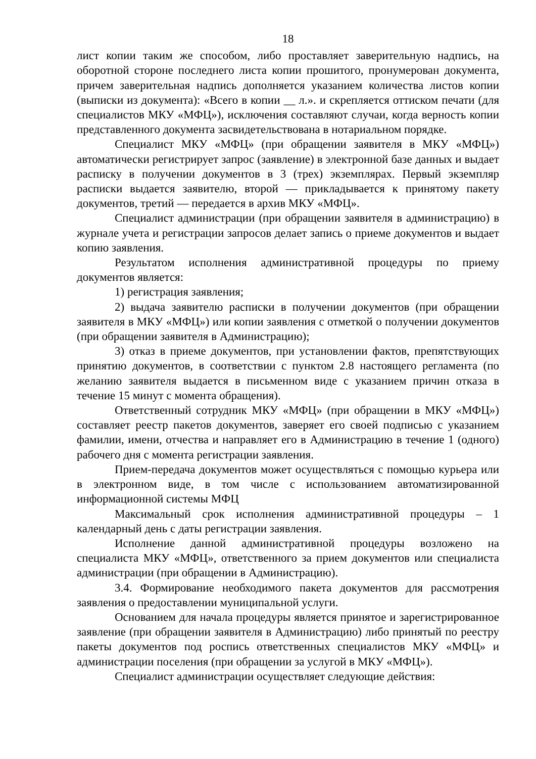18
лист копии таким же способом, либо проставляет заверительную надпись, на оборотной стороне последнего листа копии прошитого, пронумерован документа, причем заверительная надпись дополняется указанием количества листов копии (выписки из документа): «Всего в копии __ л.». и скрепляется оттиском печати (для специалистов МКУ «МФЦ»), исключения составляют случаи, когда верность копии представленного документа засвидетельствована в нотариальном порядке.
Специалист МКУ «МФЦ» (при обращении заявителя в МКУ «МФЦ») автоматически регистрирует запрос (заявление) в электронной базе данных и выдает расписку в получении документов в 3 (трех) экземплярах. Первый экземпляр расписки выдается заявителю, второй — прикладывается к принятому пакету документов, третий — передается в архив МКУ «МФЦ».
Специалист администрации (при обращении заявителя в администрацию) в журнале учета и регистрации запросов делает запись о приеме документов и выдает копию заявления.
Результатом исполнения административной процедуры по приему документов является:
1) регистрация заявления;
2) выдача заявителю расписки в получении документов (при обращении заявителя в МКУ «МФЦ») или копии заявления с отметкой о получении документов (при обращении заявителя в Администрацию);
3) отказ в приеме документов, при установлении фактов, препятствующих принятию документов, в соответствии с пунктом 2.8 настоящего регламента (по желанию заявителя выдается в письменном виде с указанием причин отказа в течение 15 минут с момента обращения).
Ответственный сотрудник МКУ «МФЦ» (при обращении в МКУ «МФЦ») составляет реестр пакетов документов, заверяет его своей подписью с указанием фамилии, имени, отчества и направляет его в Администрацию в течение 1 (одного) рабочего дня с момента регистрации заявления.
Прием-передача документов может осуществляться с помощью курьера или в электронном виде, в том числе с использованием автоматизированной информационной системы МФЦ
Максимальный срок исполнения административной процедуры – 1 календарный день с даты регистрации заявления.
Исполнение данной административной процедуры возложено на специалиста МКУ «МФЦ», ответственного за прием документов или специалиста администрации (при обращении в Администрацию).
3.4. Формирование необходимого пакета документов для рассмотрения заявления о предоставлении муниципальной услуги.
Основанием для начала процедуры является принятое и зарегистрированное заявление (при обращении заявителя в Администрацию) либо принятый по реестру пакеты документов под роспись ответственных специалистов МКУ «МФЦ» и администрации поселения (при обращении за услугой в МКУ «МФЦ»).
Специалист администрации осуществляет следующие действия: